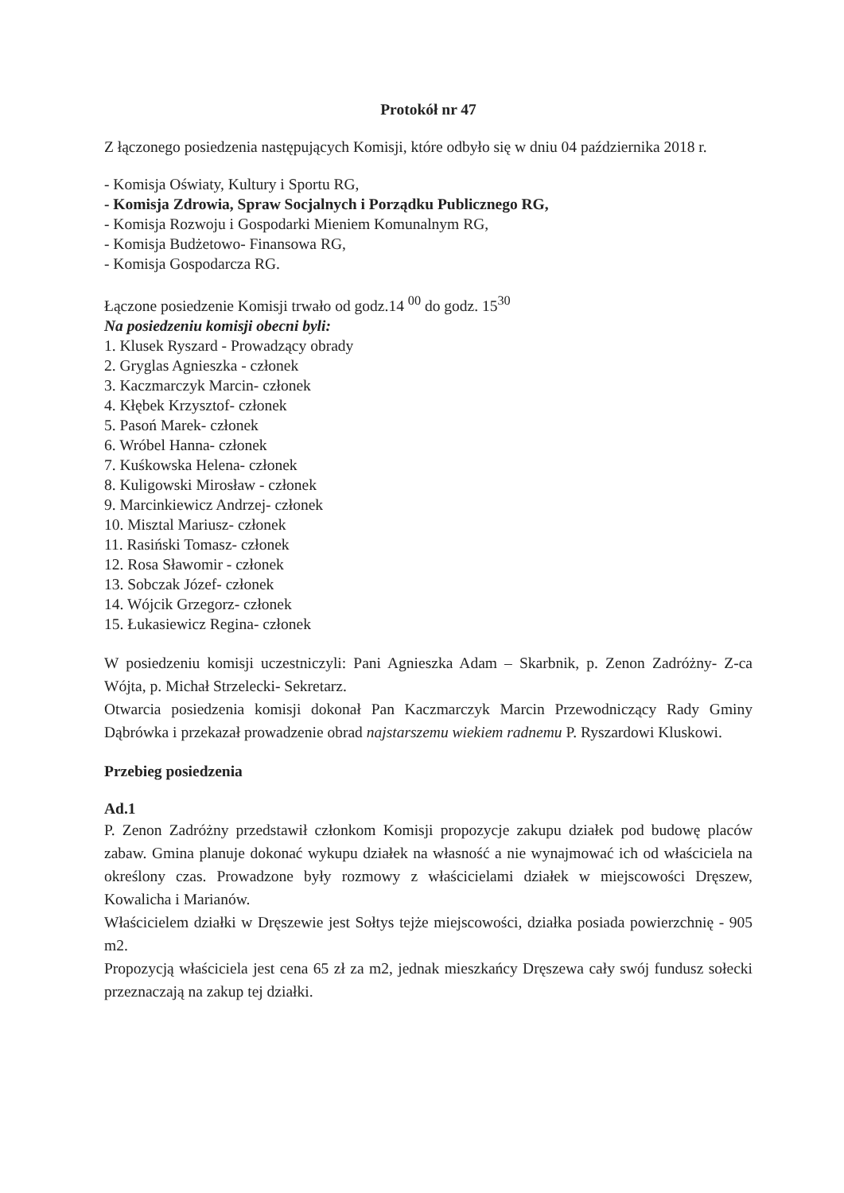Protokół nr 47
Z łączonego posiedzenia następujących Komisji, które odbyło się w dniu 04 października 2018 r.
- Komisja Oświaty, Kultury i Sportu RG,
- Komisja Zdrowia, Spraw Socjalnych i Porządku Publicznego RG,
- Komisja Rozwoju i Gospodarki Mieniem Komunalnym RG,
- Komisja Budżetowo- Finansowa RG,
- Komisja Gospodarcza RG.
Łączone posiedzenie Komisji trwało od godz.14 <sup>00</sup> do godz. 15<sup>30</sup>
Na posiedzeniu komisji obecni byli:
1. Klusek Ryszard - Prowadzący obrady
2. Gryglas Agnieszka - członek
3. Kaczmarczyk Marcin- członek
4. Kłębek Krzysztof- członek
5. Pasoń Marek- członek
6. Wróbel Hanna- członek
7. Kuśkowska Helena- członek
8. Kuligowski Mirosław - członek
9. Marcinkiewicz Andrzej- członek
10. Misztal Mariusz- członek
11. Rasiński Tomasz- członek
12. Rosa Sławomir - członek
13. Sobczak Józef- członek
14. Wójcik Grzegorz- członek
15. Łukasiewicz Regina- członek
W posiedzeniu komisji uczestniczyli: Pani Agnieszka Adam – Skarbnik, p. Zenon Zadróżny- Z-ca Wójta, p. Michał Strzelecki- Sekretarz.
Otwarcia posiedzenia komisji dokonał Pan Kaczmarczyk Marcin Przewodniczący Rady Gminy Dąbrówka i przekazał prowadzenie obrad najstarszemu wiekiem radnemu P. Ryszardowi Kluskowi.
Przebieg posiedzenia
Ad.1
P. Zenon Zadróżny przedstawił członkom Komisji propozycje zakupu działek pod budowę placów zabaw. Gmina planuje dokonać wykupu działek na własność a nie wynajmować ich od właściciela na określony czas. Prowadzone były rozmowy z właścicielami działek w miejscowości Dręszew, Kowalicha i Marianów.
Właścicielem działki w Dręszewie jest Sołtys tejże miejscowości, działka posiada powierzchnię - 905 m2.
Propozycją właściciela jest cena 65 zł za m2, jednak mieszkańcy Dręszewa cały swój fundusz sołecki przeznaczają na zakup tej działki.